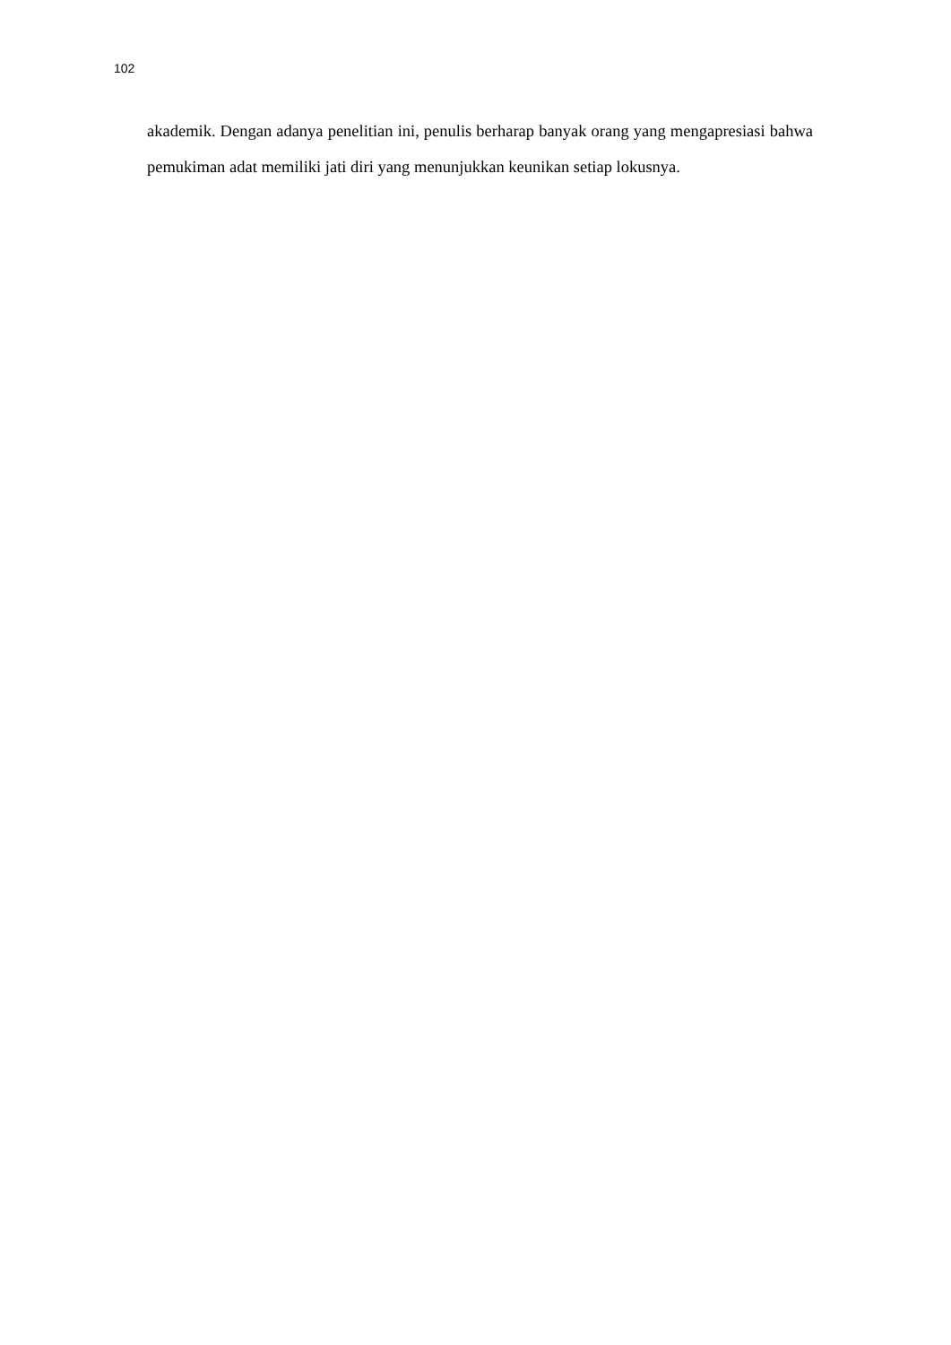102
akademik. Dengan adanya penelitian ini, penulis berharap banyak orang yang mengapresiasi bahwa pemukiman adat memiliki jati diri yang menunjukkan keunikan setiap lokusnya.